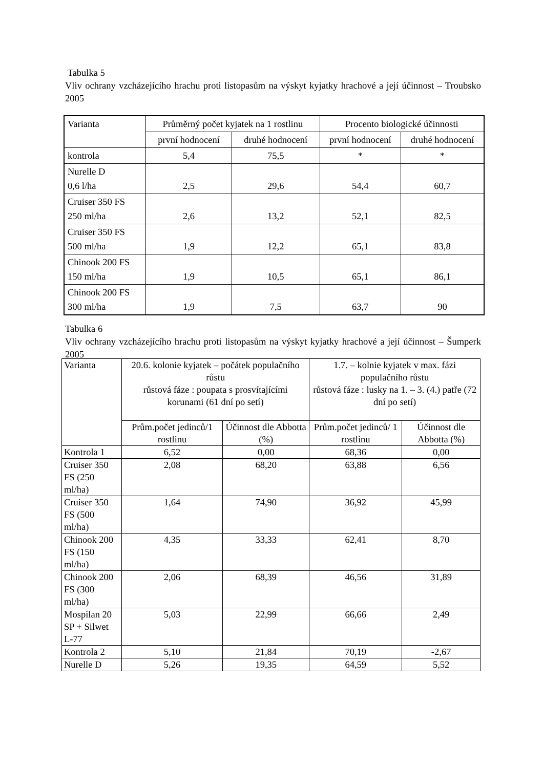Tabulka 5
Vliv ochrany vzcházejícího hrachu proti listopasům na výskyt kyjatky hrachové a její účinnost – Troubsko 2005
| Varianta | Průměrný počet kyjatek na 1 rostlinu | | Procento biologické účinnosti | |
| --- | --- | --- | --- | --- |
| | první hodnocení | druhé hodnocení | první hodnocení | druhé hodnocení |
| kontrola | 5,4 | 75,5 | * | * |
| Nurelle D 0,6 l/ha | 2,5 | 29,6 | 54,4 | 60,7 |
| Cruiser 350 FS 250 ml/ha | 2,6 | 13,2 | 52,1 | 82,5 |
| Cruiser 350 FS 500 ml/ha | 1,9 | 12,2 | 65,1 | 83,8 |
| Chinook 200 FS 150 ml/ha | 1,9 | 10,5 | 65,1 | 86,1 |
| Chinook 200 FS 300 ml/ha | 1,9 | 7,5 | 63,7 | 90 |
Tabulka 6
Vliv ochrany vzcházejícího hrachu proti listopasům na výskyt kyjatky hrachové a její účinnost – Šumperk 2005
| Varianta | 20.6. kolonie kyjatek – počátek populačního růstu růstová fáze : poupata s prosvítajícími korunami (61 dní po setí) | | 1.7. – kolnie kyjatek v max. fázi populačního růstu růstová fáze : lusky na 1. – 3. (4.) patře (72 dní po setí) | |
| --- | --- | --- | --- | --- |
| | Prům.počet jedinců/1 rostlinu | Účinnost dle Abbotta (%) | Prům.počet jedinců/ 1 rostlinu | Účinnost dle Abbotta (%) |
| Kontrola 1 | 6,52 | 0,00 | 68,36 | 0,00 |
| Cruiser 350 FS (250 ml/ha) | 2,08 | 68,20 | 63,88 | 6,56 |
| Cruiser 350 FS (500 ml/ha) | 1,64 | 74,90 | 36,92 | 45,99 |
| Chinook 200 FS (150 ml/ha) | 4,35 | 33,33 | 62,41 | 8,70 |
| Chinook 200 FS (300 ml/ha) | 2,06 | 68,39 | 46,56 | 31,89 |
| Mospilan 20 SP + Silwet L-77 | 5,03 | 22,99 | 66,66 | 2,49 |
| Kontrola 2 | 5,10 | 21,84 | 70,19 | -2,67 |
| Nurelle D | 5,26 | 19,35 | 64,59 | 5,52 |